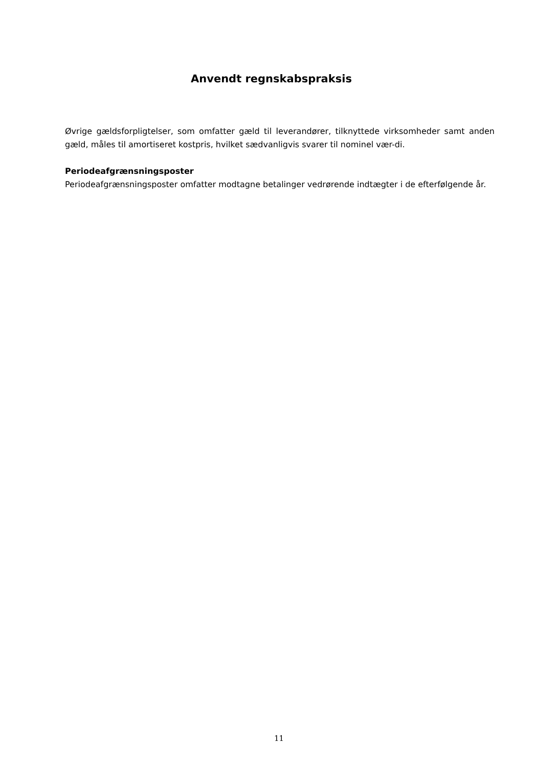Anvendt regnskabspraksis
Øvrige gældsforpligtelser, som omfatter gæld til leverandører, tilknyttede virksomheder samt anden gæld, måles til amortiseret kostpris, hvilket sædvanligvis svarer til nominel vær-di.
Periodeafgrænsningsposter
Periodeafgrænsningsposter omfatter modtagne betalinger vedrørende indtægter i de efterfølgende år.
11